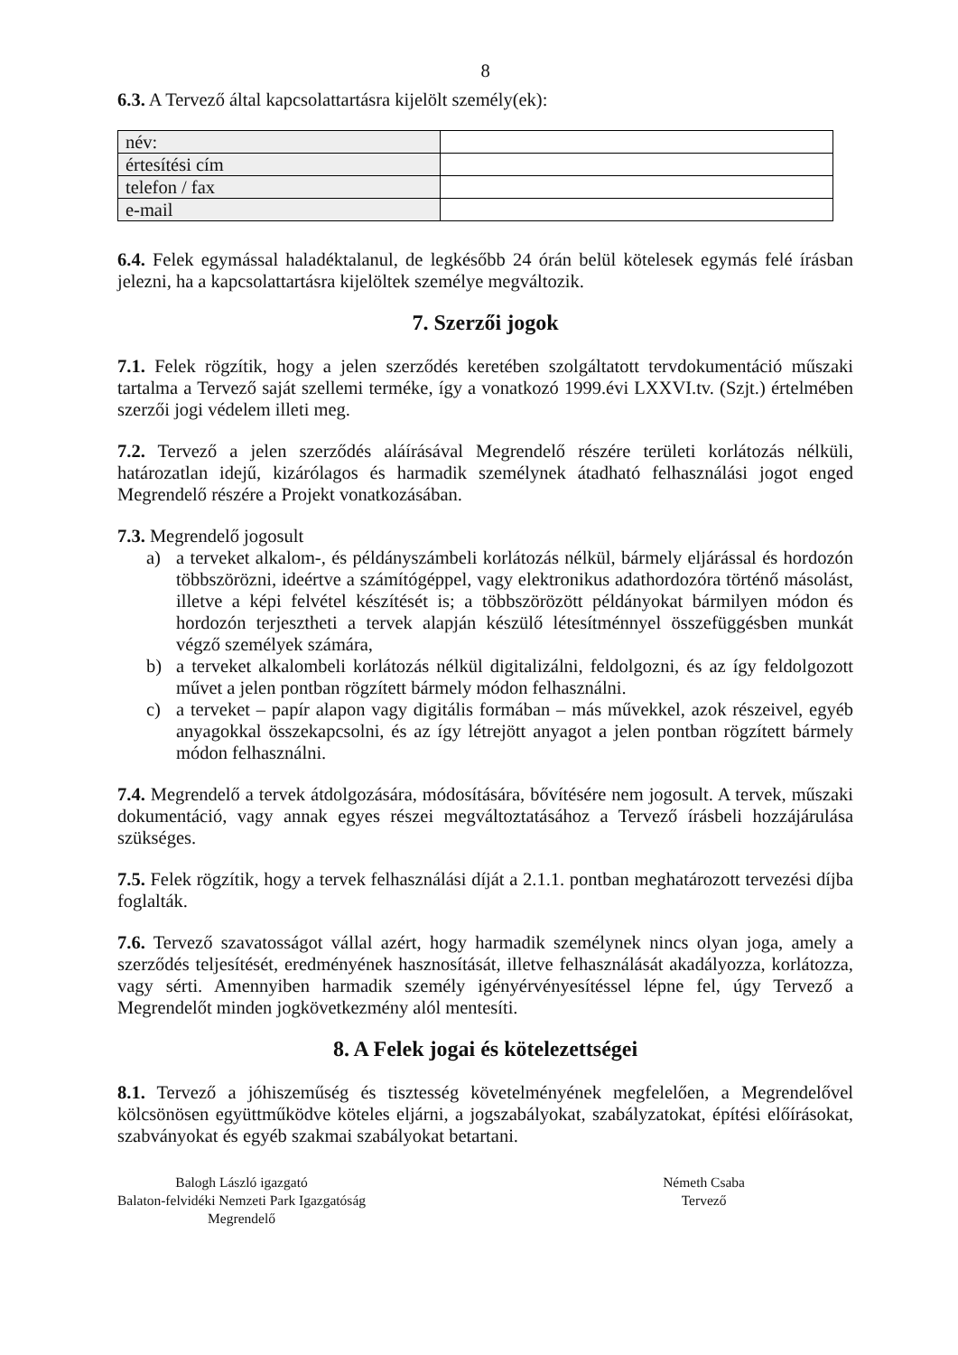8
6.3. A Tervező által kapcsolattartásra kijelölt személy(ek):
| név: | |
| értesítési cím | |
| telefon / fax | |
| e-mail | |
6.4. Felek egymással haladéktalanul, de legkésőbb 24 órán belül kötelesek egymás felé írásban jelezni, ha a kapcsolattartásra kijelöltek személye megváltozik.
7. Szerzői jogok
7.1. Felek rögzítik, hogy a jelen szerződés keretében szolgáltatott tervdokumentáció műszaki tartalma a Tervező saját szellemi terméke, így a vonatkozó 1999.évi LXXVI.tv. (Szjt.) értelmében szerzői jogi védelem illeti meg.
7.2. Tervező a jelen szerződés aláírásával Megrendelő részére területi korlátozás nélküli, határozatlan idejű, kizárólagos és harmadik személynek átadható felhasználási jogot enged Megrendelő részére a Projekt vonatkozásában.
7.3. Megrendelő jogosult
a) a terveket alkalom-, és példányszámbeli korlátozás nélkül, bármely eljárással és hordozón többszörözni, ideértve a számítógéppel, vagy elektronikus adathordozóra történő másolást, illetve a képi felvétel készítését is; a többszörözött példányokat bármilyen módon és hordozón terjesztheti a tervek alapján készülő létesítménnyel összefüggésben munkát végző személyek számára,
b) a terveket alkalombeli korlátozás nélkül digitalizálni, feldolgozni, és az így feldolgozott művet a jelen pontban rögzített bármely módon felhasználni.
c) a terveket – papír alapon vagy digitális formában – más művekkel, azok részeivel, egyéb anyagokkal összekapcsolni, és az így létrejött anyagot a jelen pontban rögzített bármely módon felhasználni.
7.4. Megrendelő a tervek átdolgozására, módosítására, bővítésére nem jogosult. A tervek, műszaki dokumentáció, vagy annak egyes részei megváltoztatásához a Tervező írásbeli hozzájárulása szükséges.
7.5. Felek rögzítik, hogy a tervek felhasználási díját a 2.1.1. pontban meghatározott tervezési díjba foglalták.
7.6. Tervező szavatosságot vállal azért, hogy harmadik személynek nincs olyan joga, amely a szerződés teljesítését, eredményének hasznosítását, illetve felhasználását akadályozza, korlátozza, vagy sérti. Amennyiben harmadik személy igényérvényesítéssel lépne fel, úgy Tervező a Megrendelőt minden jogkövetkezmény alól mentesíti.
8. A Felek jogai és kötelezettségei
8.1. Tervező a jóhiszeműség és tisztesség követelményének megfelelően, a Megrendelővel kölcsönösen együttműködve köteles eljárni, a jogszabályokat, szabályzatokat, építési előírásokat, szabványokat és egyéb szakmai szabályokat betartani.
Balogh László igazgató
Balaton-felvidéki Nemzeti Park Igazgatóság
Megrendelő
Németh Csaba
Tervező